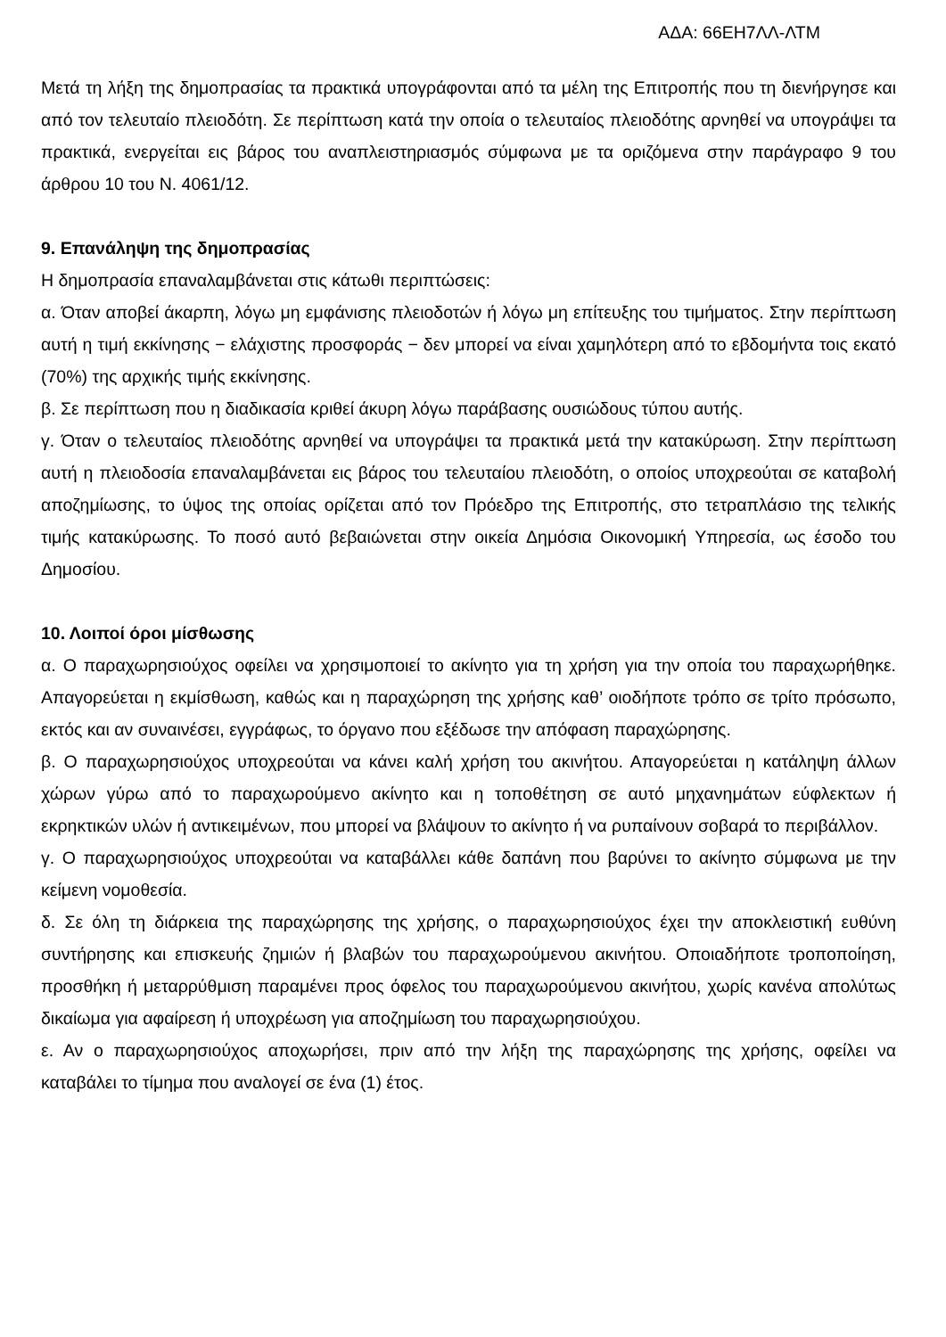ΑΔΑ: 66ΕΗ7ΛΛ-ΛΤΜ
Μετά τη λήξη της δημοπρασίας τα πρακτικά υπογράφονται από τα μέλη της Επιτροπής που τη διενήργησε και από τον τελευταίο πλειοδότη. Σε περίπτωση κατά την οποία ο τελευταίος πλειοδότης αρνηθεί να υπογράψει τα πρακτικά, ενεργείται εις βάρος του αναπλειστηριασμός σύμφωνα με τα οριζόμενα στην παράγραφο 9 του άρθρου 10 του Ν. 4061/12.
9. Επανάληψη της δημοπρασίας
Η δημοπρασία επαναλαμβάνεται στις κάτωθι περιπτώσεις:
α. Όταν αποβεί άκαρπη, λόγω μη εμφάνισης πλειοδοτών ή λόγω μη επίτευξης του τιμήματος. Στην περίπτωση αυτή η τιμή εκκίνησης − ελάχιστης προσφοράς − δεν μπορεί να είναι χαμηλότερη από το εβδομήντα τοις εκατό (70%) της αρχικής τιμής εκκίνησης.
β. Σε περίπτωση που η διαδικασία κριθεί άκυρη λόγω παράβασης ουσιώδους τύπου αυτής.
γ. Όταν ο τελευταίος πλειοδότης αρνηθεί να υπογράψει τα πρακτικά μετά την κατακύρωση. Στην περίπτωση αυτή η πλειοδοσία επαναλαμβάνεται εις βάρος του τελευταίου πλειοδότη, ο οποίος υποχρεούται σε καταβολή αποζημίωσης, το ύψος της οποίας ορίζεται από τον Πρόεδρο της Επιτροπής, στο τετραπλάσιο της τελικής τιμής κατακύρωσης. Το ποσό αυτό βεβαιώνεται στην οικεία Δημόσια Οικονομική Υπηρεσία, ως έσοδο του Δημοσίου.
10. Λοιποί όροι μίσθωσης
α. Ο παραχωρησιούχος οφείλει να χρησιμοποιεί το ακίνητο για τη χρήση για την οποία του παραχωρήθηκε. Απαγορεύεται η εκμίσθωση, καθώς και η παραχώρηση της χρήσης καθ’ οιοδήποτε τρόπο σε τρίτο πρόσωπο, εκτός και αν συναινέσει, εγγράφως, το όργανο που εξέδωσε την απόφαση παραχώρησης.
β. Ο παραχωρησιούχος υποχρεούται να κάνει καλή χρήση του ακινήτου. Απαγορεύεται η κατάληψη άλλων χώρων γύρω από το παραχωρούμενο ακίνητο και η τοποθέτηση σε αυτό μηχανημάτων εύφλεκτων ή εκρηκτικών υλών ή αντικειμένων, που μπορεί να βλάψουν το ακίνητο ή να ρυπαίνουν σοβαρά το περιβάλλον.
γ. Ο παραχωρησιούχος υποχρεούται να καταβάλλει κάθε δαπάνη που βαρύνει το ακίνητο σύμφωνα με την κείμενη νομοθεσία.
δ. Σε όλη τη διάρκεια της παραχώρησης της χρήσης, ο παραχωρησιούχος έχει την αποκλειστική ευθύνη συντήρησης και επισκευής ζημιών ή βλαβών του παραχωρούμενου ακινήτου. Οποιαδήποτε τροποποίηση, προσθήκη ή μεταρρύθμιση παραμένει προς όφελος του παραχωρούμενου ακινήτου, χωρίς κανένα απολύτως δικαίωμα για αφαίρεση ή υποχρέωση για αποζημίωση του παραχωρησιούχου.
ε. Αν ο παραχωρησιούχος αποχωρήσει, πριν από την λήξη της παραχώρησης της χρήσης, οφείλει να καταβάλει το τίμημα που αναλογεί σε ένα (1) έτος.